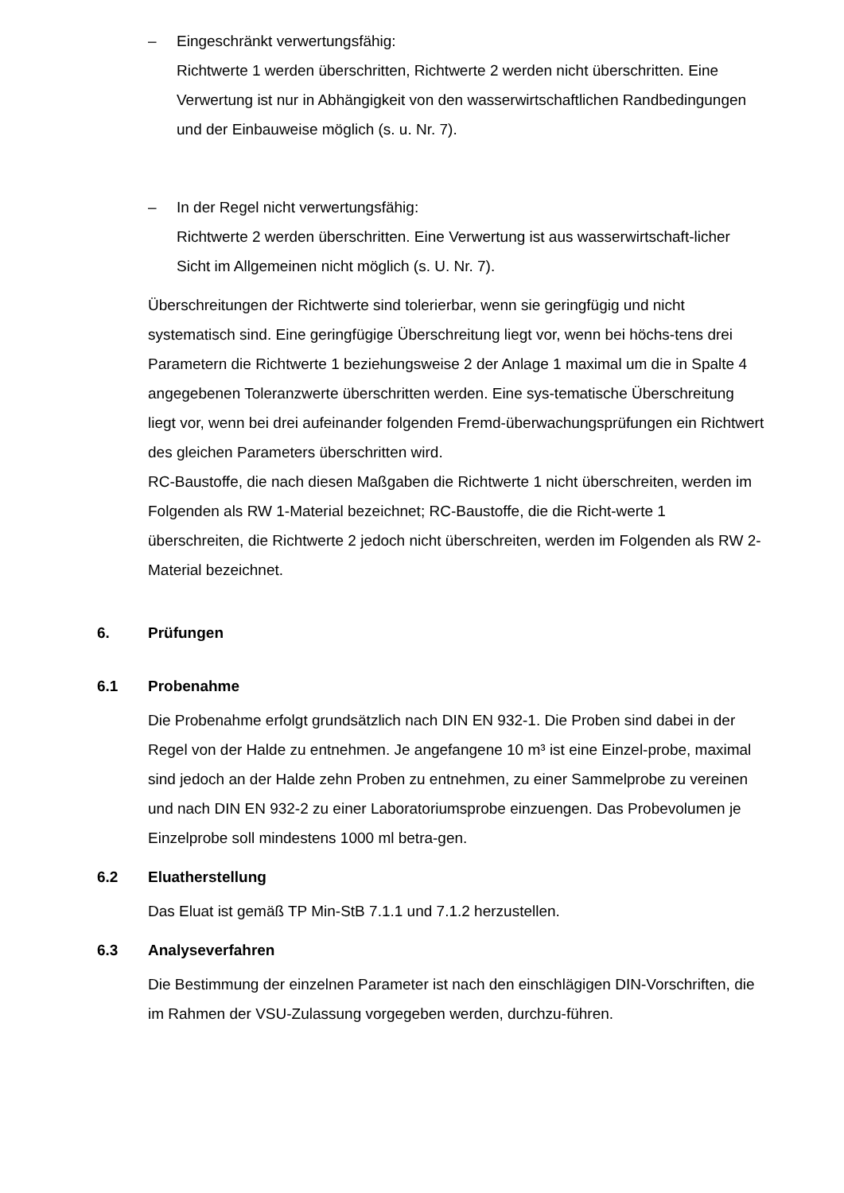– Eingeschränkt verwertungsfähig:
Richtwerte 1 werden überschritten, Richtwerte 2 werden nicht überschritten. Eine Verwertung ist nur in Abhängigkeit von den wasserwirtschaftlichen Randbedingungen und der Einbauweise möglich (s. u. Nr. 7).
– In der Regel nicht verwertungsfähig:
Richtwerte 2 werden überschritten. Eine Verwertung ist aus wasserwirtschaft-licher Sicht im Allgemeinen nicht möglich (s. U. Nr. 7).
Überschreitungen der Richtwerte sind tolerierbar, wenn sie geringfügig und nicht systematisch sind. Eine geringfügige Überschreitung liegt vor, wenn bei höchs-tens drei Parametern die Richtwerte 1 beziehungsweise 2 der Anlage 1 maximal um die in Spalte 4 angegebenen Toleranzwerte überschritten werden. Eine sys-tematische Überschreitung liegt vor, wenn bei drei aufeinander folgenden Fremd-überwachungsprüfungen ein Richtwert des gleichen Parameters überschritten wird.
RC-Baustoffe, die nach diesen Maßgaben die Richtwerte 1 nicht überschreiten, werden im Folgenden als RW 1-Material bezeichnet; RC-Baustoffe, die die Richt-werte 1 überschreiten, die Richtwerte 2 jedoch nicht überschreiten, werden im Folgenden als RW 2-Material bezeichnet.
6. Prüfungen
6.1 Probenahme
Die Probenahme erfolgt grundsätzlich nach DIN EN 932-1. Die Proben sind dabei in der Regel von der Halde zu entnehmen. Je angefangene 10 m³ ist eine Einzel-probe, maximal sind jedoch an der Halde zehn Proben zu entnehmen, zu einer Sammelprobe zu vereinen und nach DIN EN 932-2 zu einer Laboratoriumsprobe einzuengen. Das Probevolumen je Einzelprobe soll mindestens 1000 ml betra-gen.
6.2 Eluatherstellung
Das Eluat ist gemäß TP Min-StB 7.1.1 und 7.1.2 herzustellen.
6.3 Analyseverfahren
Die Bestimmung der einzelnen Parameter ist nach den einschlägigen DIN-Vorschriften, die im Rahmen der VSU-Zulassung vorgegeben werden, durchzu-führen.